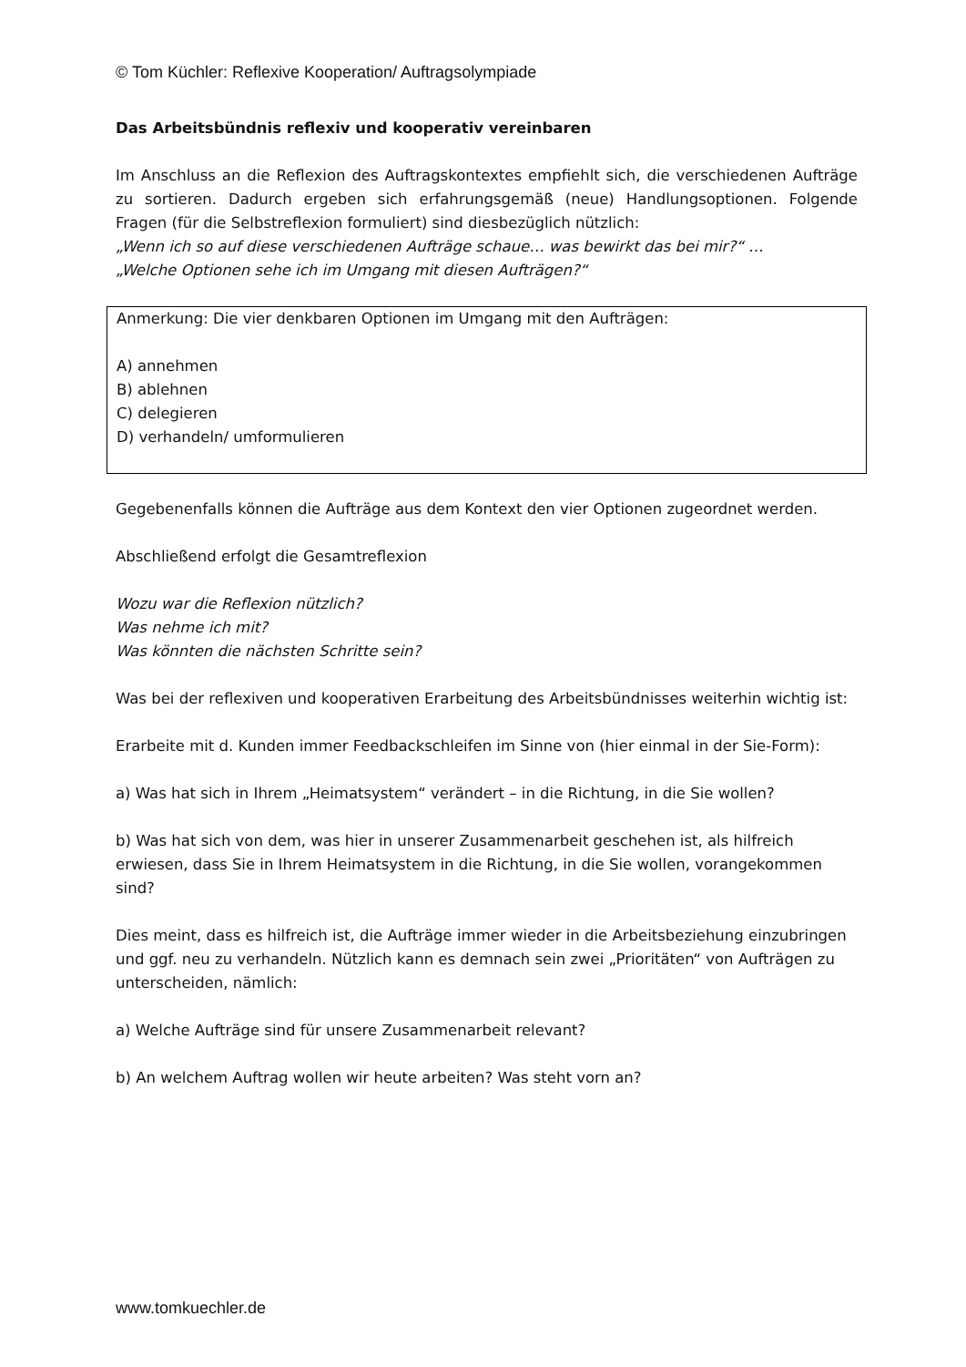© Tom Küchler: Reflexive Kooperation/ Auftragsolympiade
Das Arbeitsbündnis reflexiv und kooperativ vereinbaren
Im Anschluss an die Reflexion des Auftragskontextes empfiehlt sich, die verschiedenen Aufträge zu sortieren. Dadurch ergeben sich erfahrungsgemäß (neue) Handlungsoptionen. Folgende Fragen (für die Selbstreflexion formuliert) sind diesbezüglich nützlich:
„Wenn ich so auf diese verschiedenen Aufträge schaue… was bewirkt das bei mir?“ …
„Welche Optionen sehe ich im Umgang mit diesen Aufträgen?“
Anmerkung: Die vier denkbaren Optionen im Umgang mit den Aufträgen:
A) annehmen
B) ablehnen
C) delegieren
D) verhandeln/ umformulieren
Gegebenenfalls können die Aufträge aus dem Kontext den vier Optionen zugeordnet werden.
Abschließend erfolgt die Gesamtreflexion
Wozu war die Reflexion nützlich?
Was nehme ich mit?
Was könnten die nächsten Schritte sein?
Was bei der reflexiven und kooperativen Erarbeitung des Arbeitsbündnisses weiterhin wichtig ist:
Erarbeite mit d. Kunden immer Feedbackschleifen im Sinne von (hier einmal in der Sie-Form):
a) Was hat sich in Ihrem „Heimatsystem“ verändert – in die Richtung, in die Sie wollen?
b) Was hat sich von dem, was hier in unserer Zusammenarbeit geschehen ist, als hilfreich erwiesen, dass Sie in Ihrem Heimatsystem in die Richtung, in die Sie wollen, vorangekommen sind?
Dies meint, dass es hilfreich ist, die Aufträge immer wieder in die Arbeitsbeziehung einzubringen und ggf. neu zu verhandeln. Nützlich kann es demnach sein zwei „Prioritäten“ von Aufträgen zu unterscheiden, nämlich:
a) Welche Aufträge sind für unsere Zusammenarbeit relevant?
b) An welchem Auftrag wollen wir heute arbeiten? Was steht vorn an?
www.tomkuechler.de